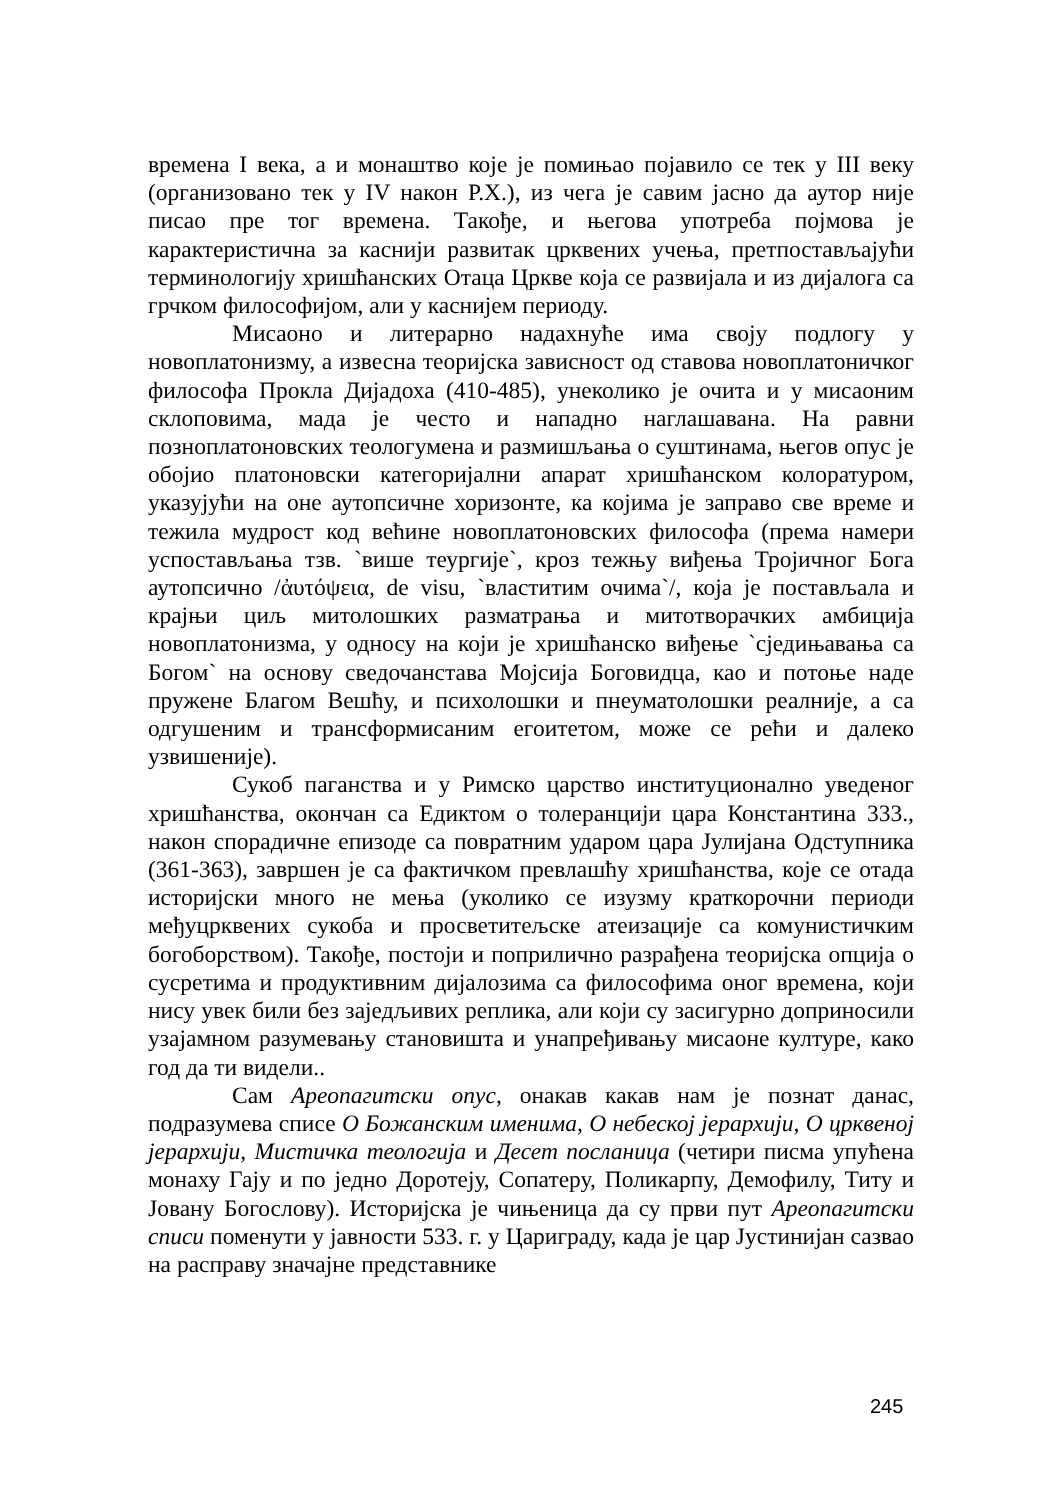времена I века, а и монаштво које је помињао појавило се тек у III веку (организовано тек у IV након Р.Х.), из чега је савим јасно да аутор није писао пре тог времена. Такође, и његова употреба појмова је карактеристична за каснији развитак црквених учења, претпостављајући терминологију хришћанских Отаца Цркве која се развијала и из дијалога са грчком философијом, али у каснијем периоду.
Мисаоно и литерарно надахнуће има своју подлогу у новоплатонизму, а извесна теоријска зависност од ставова новоплатоничког философа Прокла Дијадоха (410-485), унеколико је очита и у мисаоним склоповима, мада је често и нападно наглашавана. На равни позноплатоновских теологумена и размишљања о суштинама, његов опус је обојио платоновски категоријални апарат хришћанском колоратуром, указујући на оне аутопсичне хоризонте, ка којима је заправо све време и тежила мудрост код већине новоплатоновских философа (према намери успостављања тзв. `више теургије`, кроз тежњу виђења Тројичног Бога аутопсично /ἀυτόψεια, de visu, `властитим очима`/, која је постављала и крајњи циљ митолошких разматрања и митотворачких амбиција новоплатонизма, у односу на који је хришћанско виђење `сједињавања са Богом` на основу сведочанстава Мојсија Боговидца, као и потоње наде пружене Благом Вешћу, и психолошки и пнеуматолошки реалније, а са одгушеним и трансформисаним егоитетом, може се рећи и далеко узвишеније).
Сукоб паганства и у Римско царство институционално уведеног хришћанства, окончан са Едиктом о толеранцији цара Константина 333., након спорадичне епизоде са повратним ударом цара Јулијана Одступника (361-363), завршен је са фактичком превлашћу хришћанства, које се отада историјски много не мења (уколико се изузму краткорочни периоди међуцрквених сукоба и просветитељске атеизације са комунистичким богоборством). Такође, постоји и поприлично разрађена теоријска опција о сусретима и продуктивним дијалозима са философима оног времена, који нису увек били без заједљивих реплика, али који су засигурно доприносили узајамном разумевању становишта и унапређивању мисаоне културе, како год да ти видели..
Сам Ареопагитски опус, онакав какав нам је познат данас, подразумева списе О Божанским именима, О небеској јерархији, О црквеној јерархији, Мистичка теологија и Десет посланица (четири писма упућена монаху Гају и по једно Доротеју, Сопатеру, Поликарпу, Демофилу, Титу и Јовану Богослову). Историјска је чињеница да су први пут Ареопагитски списи поменути у јавности 533. г. у Цариграду, када је цар Јустинијан сазвао на расправу значајне представнике
245